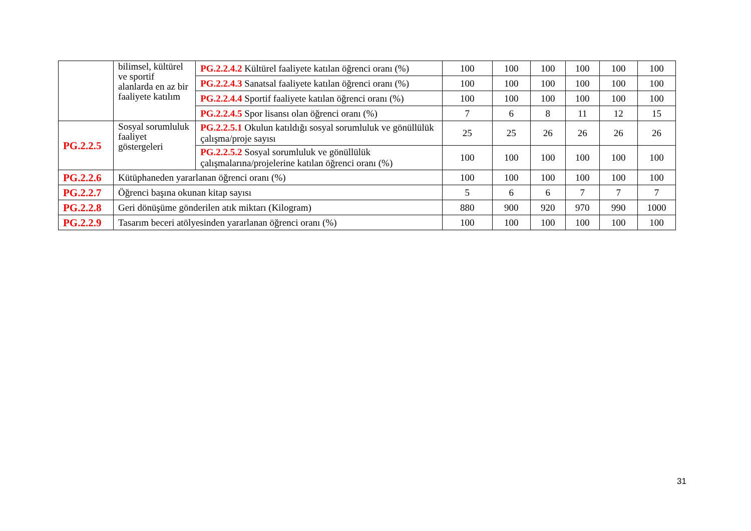| | bilimsel, kültürel ve sportif alanlarda en az bir faaliyete katılım | PG.2.2.4.2 Kültürel faaliyete katılan öğrenci oranı (%) | 100 | 100 | 100 | 100 | 100 | 100 |
| | | PG.2.2.4.3 Sanatsal faaliyete katılan öğrenci oranı (%) | 100 | 100 | 100 | 100 | 100 | 100 |
| | | PG.2.2.4.4 Sportif faaliyete katılan öğrenci oranı (%) | 100 | 100 | 100 | 100 | 100 | 100 |
| | | PG.2.2.4.5 Spor lisansı olan öğrenci oranı (%) | 7 | 6 | 8 | 11 | 12 | 15 |
| PG.2.2.5 | Sosyal sorumluluk faaliyet göstergeleri | PG.2.2.5.1 Okulun katıldığı sosyal sorumluluk ve gönüllülük çalışma/proje sayısı | 25 | 25 | 26 | 26 | 26 | 26 |
| | | PG.2.2.5.2 Sosyal sorumluluk ve gönüllülük çalışmalarına/projelerine katılan öğrenci oranı (%) | 100 | 100 | 100 | 100 | 100 | 100 |
| PG.2.2.6 | Kütüphaneden yararlanan öğrenci oranı (%) | | 100 | 100 | 100 | 100 | 100 | 100 |
| PG.2.2.7 | Öğrenci başına okunan kitap sayısı | | 5 | 6 | 6 | 7 | 7 | 7 |
| PG.2.2.8 | Geri dönüşüme gönderilen atık miktarı (Kilogram) | | 880 | 900 | 920 | 970 | 990 | 1000 |
| PG.2.2.9 | Tasarım beceri atölyesinden yararlanan öğrenci oranı (%) | | 100 | 100 | 100 | 100 | 100 | 100 |
31